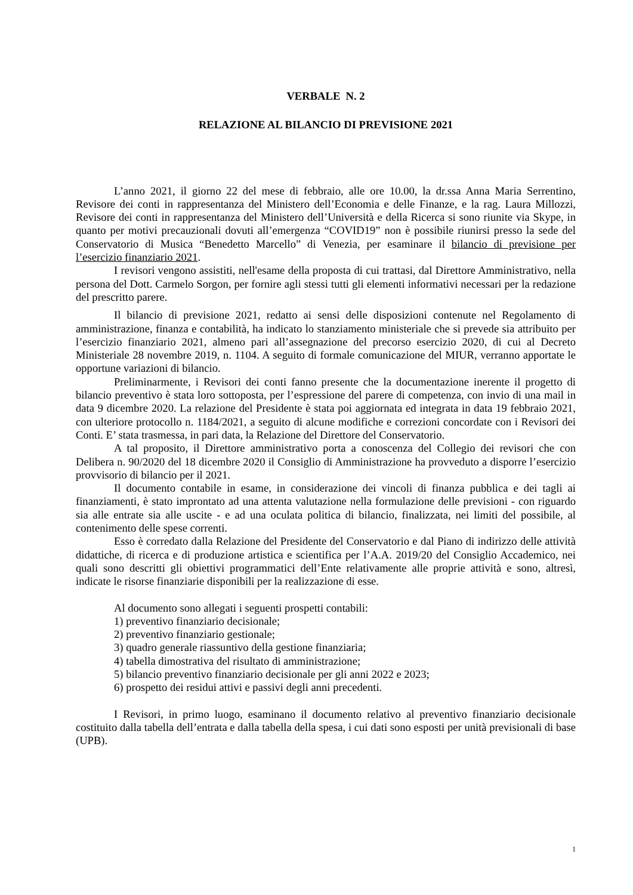VERBALE N. 2
RELAZIONE AL BILANCIO DI PREVISIONE 2021
L’anno 2021, il giorno 22 del mese di febbraio, alle ore 10.00, la dr.ssa Anna Maria Serrentino, Revisore dei conti in rappresentanza del Ministero dell’Economia e delle Finanze, e la rag. Laura Millozzi, Revisore dei conti in rappresentanza del Ministero dell’Università e della Ricerca si sono riunite via Skype, in quanto per motivi precauzionali dovuti all’emergenza “COVID19” non è possibile riunirsi presso la sede del Conservatorio di Musica “Benedetto Marcello” di Venezia, per esaminare il bilancio di previsione per l’esercizio finanziario 2021.
I revisori vengono assistiti, nell'esame della proposta di cui trattasi, dal Direttore Amministrativo, nella persona del Dott. Carmelo Sorgon, per fornire agli stessi tutti gli elementi informativi necessari per la redazione del prescritto parere.
Il bilancio di previsione 2021, redatto ai sensi delle disposizioni contenute nel Regolamento di amministrazione, finanza e contabilità, ha indicato lo stanziamento ministeriale che si prevede sia attribuito per l’esercizio finanziario 2021, almeno pari all’assegnazione del precorso esercizio 2020, di cui al Decreto Ministeriale 28 novembre 2019, n. 1104. A seguito di formale comunicazione del MIUR, verranno apportate le opportune variazioni di bilancio.
Preliminarmente, i Revisori dei conti fanno presente che la documentazione inerente il progetto di bilancio preventivo è stata loro sottoposta, per l’espressione del parere di competenza, con invio di una mail in data 9 dicembre 2020. La relazione del Presidente è stata poi aggiornata ed integrata in data 19 febbraio 2021, con ulteriore protocollo n. 1184/2021, a seguito di alcune modifiche e correzioni concordate con i Revisori dei Conti. E’ stata trasmessa, in pari data, la Relazione del Direttore del Conservatorio.
A tal proposito, il Direttore amministrativo porta a conoscenza del Collegio dei revisori che con Delibera n. 90/2020 del 18 dicembre 2020 il Consiglio di Amministrazione ha provveduto a disporre l’esercizio provvisorio di bilancio per il 2021.
Il documento contabile in esame, in considerazione dei vincoli di finanza pubblica e dei tagli ai finanziamenti, è stato improntato ad una attenta valutazione nella formulazione delle previsioni - con riguardo sia alle entrate sia alle uscite - e ad una oculata politica di bilancio, finalizzata, nei limiti del possibile, al contenimento delle spese correnti.
Esso è corredato dalla Relazione del Presidente del Conservatorio e dal Piano di indirizzo delle attività didattiche, di ricerca e di produzione artistica e scientifica per l’A.A. 2019/20 del Consiglio Accademico, nei quali sono descritti gli obiettivi programmatici dell’Ente relativamente alle proprie attività e sono, altresì, indicate le risorse finanziarie disponibili per la realizzazione di esse.
Al documento sono allegati i seguenti prospetti contabili:
1) preventivo finanziario decisionale;
2) preventivo finanziario gestionale;
3) quadro generale riassuntivo della gestione finanziaria;
4) tabella dimostrativa del risultato di amministrazione;
5) bilancio preventivo finanziario decisionale per gli anni 2022 e 2023;
6) prospetto dei residui attivi e passivi degli anni precedenti.
I Revisori, in primo luogo, esaminano il documento relativo al preventivo finanziario decisionale costituito dalla tabella dell’entrata e dalla tabella della spesa, i cui dati sono esposti per unità previsionali di base (UPB).
1